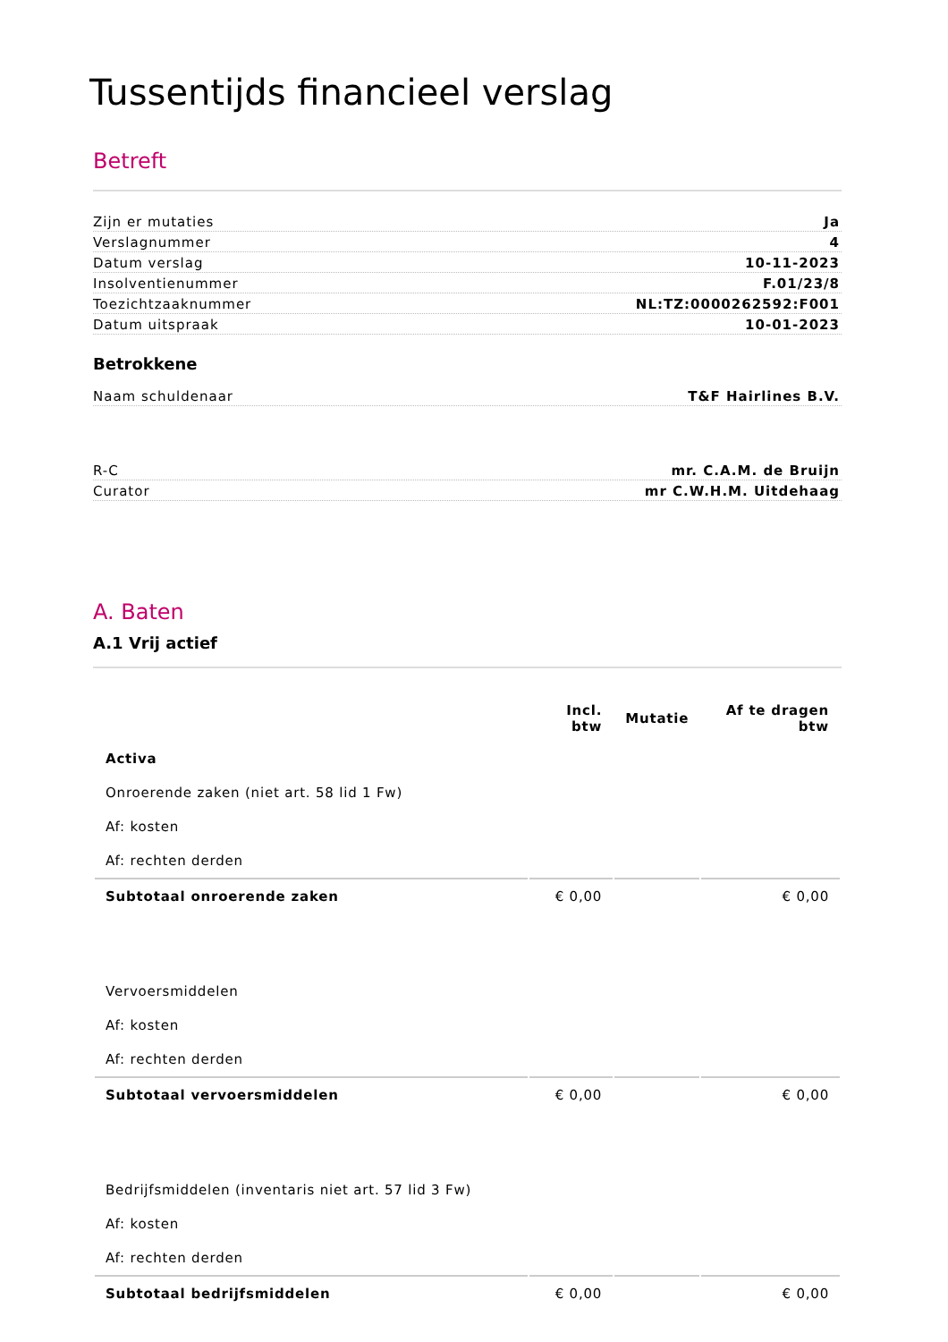Tussentijds financieel verslag
Betreft
Zijn er mutaties Ja
Verslagnummer 4
Datum verslag 10-11-2023
Insolventienummer F.01/23/8
Toezichtzaaknummer NL:TZ:0000262592:F001
Datum uitspraak 10-01-2023
Betrokkene
Naam schuldenaar T&F Hairlines B.V.
R-C mr. C.A.M. de Bruijn
Curator mr C.W.H.M. Uitdehaag
A. Baten
A.1 Vrij actief
| | Incl. btw | Mutatie | Af te dragen btw |
| --- | --- | --- | --- |
| Activa | | | |
| Onroerende zaken (niet art. 58 lid 1 Fw) | | | |
| Af: kosten | | | |
| Af: rechten derden | | | |
| Subtotaal onroerende zaken | € 0,00 | | € 0,00 |
| Vervoersmiddelen | | | |
| Af: kosten | | | |
| Af: rechten derden | | | |
| Subtotaal vervoersmiddelen | € 0,00 | | € 0,00 |
| Bedrijfsmiddelen (inventaris niet art. 57 lid 3 Fw) | | | |
| Af: kosten | | | |
| Af: rechten derden | | | |
| Subtotaal bedrijfsmiddelen | € 0,00 | | € 0,00 |